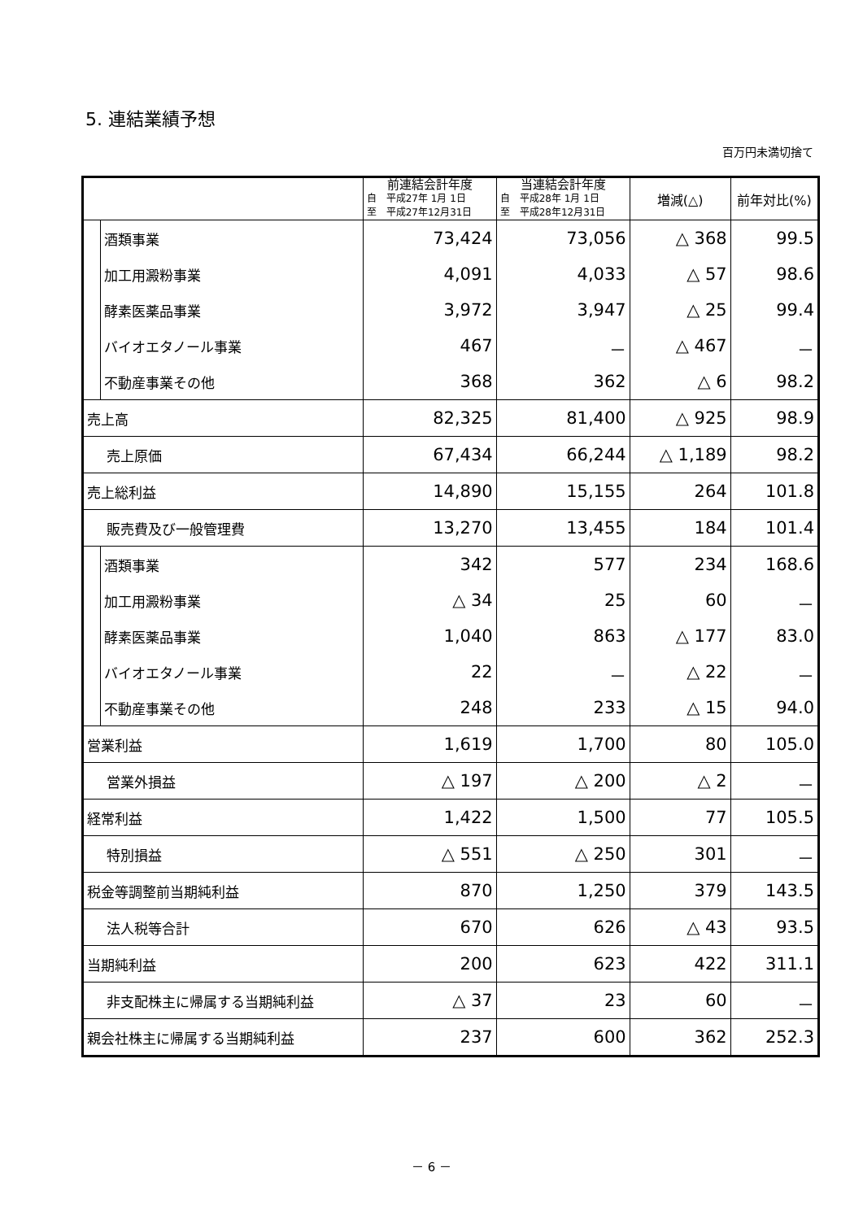5. 連結業績予想
百万円未満切捨て
| | | 前連結会計年度 自 平成27年 1月 1日 至 平成27年12月31日 | 当連結会計年度 自 平成28年 1月 1日 至 平成28年12月31日 | 増減(△) | 前年対比(%) |
| --- | --- | --- | --- | --- | --- |
| | 酒類事業 | 73,424 | 73,056 | △ 368 | 99.5 |
| | 加工用澱粉事業 | 4,091 | 4,033 | △ 57 | 98.6 |
| | 酵素医薬品事業 | 3,972 | 3,947 | △ 25 | 99.4 |
| | バイオエタノール事業 | 467 | － | △ 467 | － |
| | 不動産事業その他 | 368 | 362 | △ 6 | 98.2 |
| 売上高 | | 82,325 | 81,400 | △ 925 | 98.9 |
| 売上原価 | | 67,434 | 66,244 | △ 1,189 | 98.2 |
| 売上総利益 | | 14,890 | 15,155 | 264 | 101.8 |
| 販売費及び一般管理費 | | 13,270 | 13,455 | 184 | 101.4 |
| | 酒類事業 | 342 | 577 | 234 | 168.6 |
| | 加工用澱粉事業 | △ 34 | 25 | 60 | － |
| | 酵素医薬品事業 | 1,040 | 863 | △ 177 | 83.0 |
| | バイオエタノール事業 | 22 | － | △ 22 | － |
| | 不動産事業その他 | 248 | 233 | △ 15 | 94.0 |
| 営業利益 | | 1,619 | 1,700 | 80 | 105.0 |
| 営業外損益 | | △ 197 | △ 200 | △ 2 | － |
| 経常利益 | | 1,422 | 1,500 | 77 | 105.5 |
| 特別損益 | | △ 551 | △ 250 | 301 | － |
| 税金等調整前当期純利益 | | 870 | 1,250 | 379 | 143.5 |
| 法人税等合計 | | 670 | 626 | △ 43 | 93.5 |
| 当期純利益 | | 200 | 623 | 422 | 311.1 |
| 非支配株主に帰属する当期純利益 | | △ 37 | 23 | 60 | － |
| 親会社株主に帰属する当期純利益 | | 237 | 600 | 362 | 252.3 |
－ 6 －